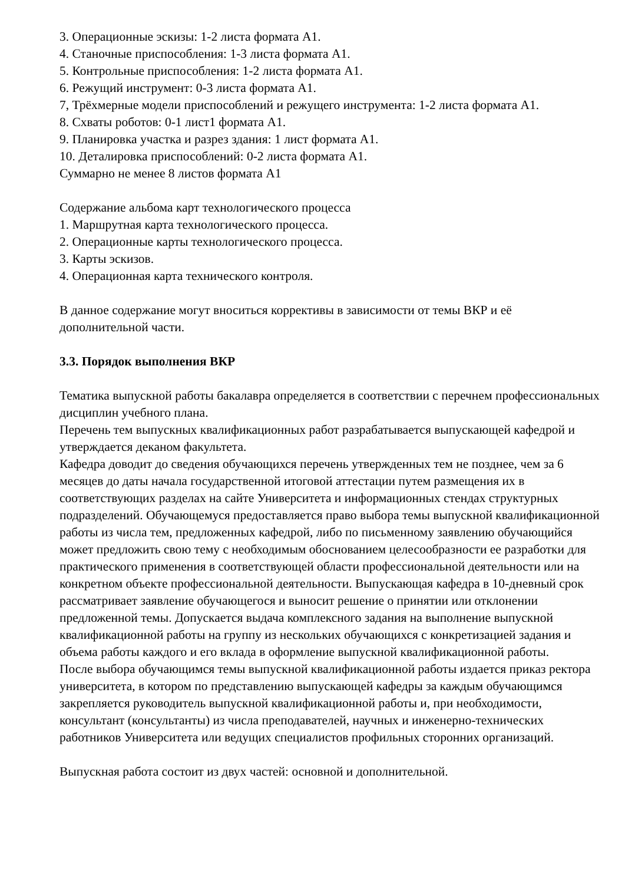3. Операционные эскизы: 1-2 листа формата А1.
4. Станочные приспособления: 1-3 листа формата А1.
5. Контрольные приспособления: 1-2 листа формата А1.
6. Режущий инструмент: 0-3 листа формата А1.
7, Трёхмерные модели приспособлений и режущего инструмента: 1-2 листа формата А1.
8. Схваты роботов: 0-1 лист1 формата А1.
9. Планировка участка и разрез здания: 1 лист формата А1.
10. Деталировка приспособлений: 0-2 листа формата А1.
Суммарно не менее 8 листов формата А1
Содержание альбома карт технологического процесса
1. Маршрутная карта технологического процесса.
2. Операционные карты технологического процесса.
3. Карты эскизов.
4. Операционная карта технического контроля.
В данное содержание могут вноситься коррективы в зависимости от темы ВКР и её дополнительной части.
3.3. Порядок выполнения ВКР
Тематика выпускной работы бакалавра определяется в соответствии с перечнем профессиональных дисциплин учебного плана.
Перечень тем выпускных квалификационных работ разрабатывается выпускающей кафедрой и утверждается деканом факультета.
Кафедра доводит до сведения обучающихся перечень утвержденных тем не позднее, чем за 6 месяцев до даты начала государственной итоговой аттестации путем размещения их в соответствующих разделах на сайте Университета и информационных стендах структурных подразделений. Обучающемуся предоставляется право выбора темы выпускной квалификационной работы из числа тем, предложенных кафедрой, либо по письменному заявлению обучающийся может предложить свою тему с необходимым обоснованием целесообразности ее разработки для практического применения в соответствующей области профессиональной деятельности или на конкретном объекте профессиональной деятельности. Выпускающая кафедра в 10-дневный срок рассматривает заявление обучающегося и выносит решение о принятии или отклонении предложенной темы. Допускается выдача комплексного задания на выполнение выпускной квалификационной работы на группу из нескольких обучающихся с конкретизацией задания и объема работы каждого и его вклада в оформление выпускной квалификационной работы.
После выбора обучающимся темы выпускной квалификационной работы издается приказ ректора университета, в котором по представлению выпускающей кафедры за каждым обучающимся закрепляется руководитель выпускной квалификационной работы и, при необходимости, консультант (консультанты) из числа преподавателей, научных и инженерно-технических работников Университета или ведущих специалистов профильных сторонних организаций.
Выпускная работа состоит из двух частей: основной и дополнительной.